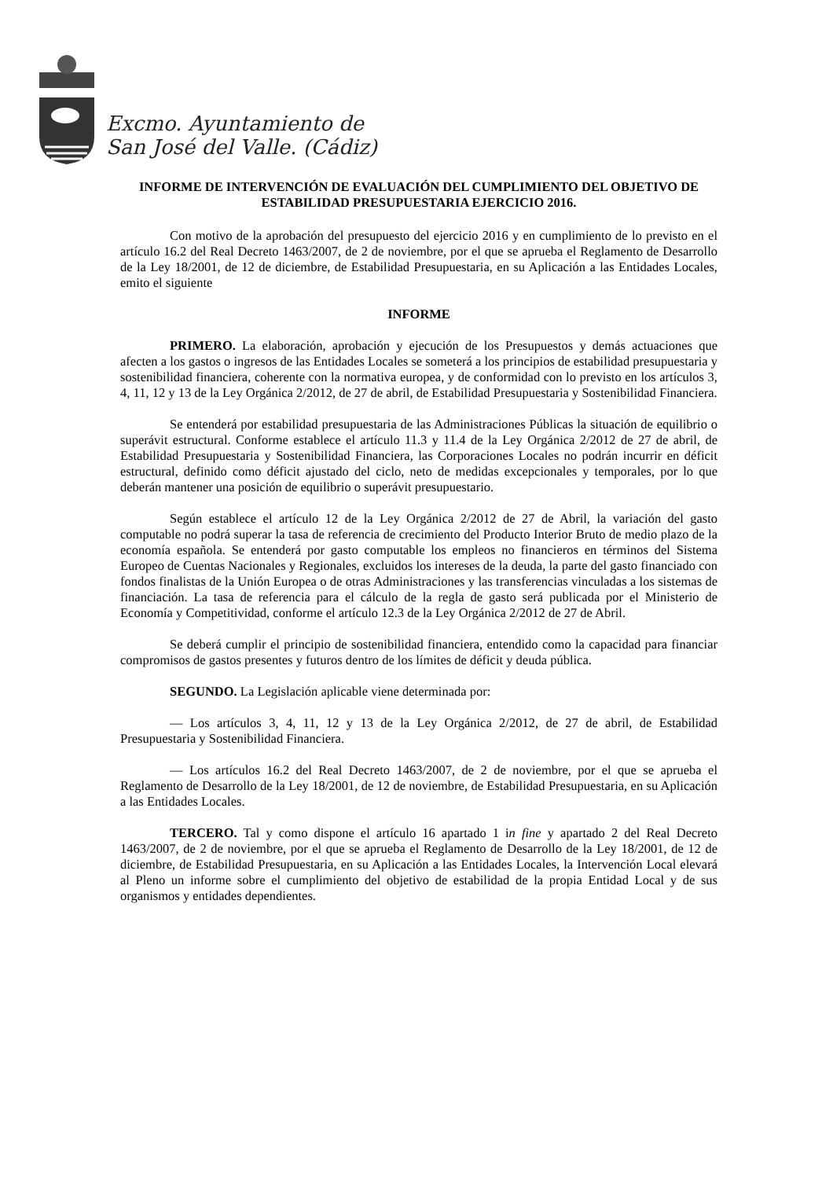Excmo. Ayuntamiento de
San José del Valle. (Cádiz)
INFORME DE INTERVENCIÓN DE EVALUACIÓN DEL CUMPLIMIENTO DEL OBJETIVO DE ESTABILIDAD PRESUPUESTARIA EJERCICIO 2016.
Con motivo de la aprobación del presupuesto del ejercicio 2016 y en cumplimiento de lo previsto en el artículo 16.2 del Real Decreto 1463/2007, de 2 de noviembre, por el que se aprueba el Reglamento de Desarrollo de la Ley 18/2001, de 12 de diciembre, de Estabilidad Presupuestaria, en su Aplicación a las Entidades Locales, emito el siguiente
INFORME
PRIMERO. La elaboración, aprobación y ejecución de los Presupuestos y demás actuaciones que afecten a los gastos o ingresos de las Entidades Locales se someterá a los principios de estabilidad presupuestaria y sostenibilidad financiera, coherente con la normativa europea, y de conformidad con lo previsto en los artículos 3, 4, 11, 12 y 13 de la Ley Orgánica 2/2012, de 27 de abril, de Estabilidad Presupuestaria y Sostenibilidad Financiera.
Se entenderá por estabilidad presupuestaria de las Administraciones Públicas la situación de equilibrio o superávit estructural. Conforme establece el artículo 11.3 y 11.4 de la Ley Orgánica 2/2012 de 27 de abril, de Estabilidad Presupuestaria y Sostenibilidad Financiera, las Corporaciones Locales no podrán incurrir en déficit estructural, definido como déficit ajustado del ciclo, neto de medidas excepcionales y temporales, por lo que deberán mantener una posición de equilibrio o superávit presupuestario.
Según establece el artículo 12 de la Ley Orgánica 2/2012 de 27 de Abril, la variación del gasto computable no podrá superar la tasa de referencia de crecimiento del Producto Interior Bruto de medio plazo de la economía española. Se entenderá por gasto computable los empleos no financieros en términos del Sistema Europeo de Cuentas Nacionales y Regionales, excluidos los intereses de la deuda, la parte del gasto financiado con fondos finalistas de la Unión Europea o de otras Administraciones y las transferencias vinculadas a los sistemas de financiación. La tasa de referencia para el cálculo de la regla de gasto será publicada por el Ministerio de Economía y Competitividad, conforme el artículo 12.3 de la Ley Orgánica 2/2012 de 27 de Abril.
Se deberá cumplir el principio de sostenibilidad financiera, entendido como la capacidad para financiar compromisos de gastos presentes y futuros dentro de los límites de déficit y deuda pública.
SEGUNDO. La Legislación aplicable viene determinada por:
— Los artículos 3, 4, 11, 12 y 13 de la Ley Orgánica 2/2012, de 27 de abril, de Estabilidad Presupuestaria y Sostenibilidad Financiera.
— Los artículos 16.2 del Real Decreto 1463/2007, de 2 de noviembre, por el que se aprueba el Reglamento de Desarrollo de la Ley 18/2001, de 12 de noviembre, de Estabilidad Presupuestaria, en su Aplicación a las Entidades Locales.
TERCERO. Tal y como dispone el artículo 16 apartado 1 in fine y apartado 2 del Real Decreto 1463/2007, de 2 de noviembre, por el que se aprueba el Reglamento de Desarrollo de la Ley 18/2001, de 12 de diciembre, de Estabilidad Presupuestaria, en su Aplicación a las Entidades Locales, la Intervención Local elevará al Pleno un informe sobre el cumplimiento del objetivo de estabilidad de la propia Entidad Local y de sus organismos y entidades dependientes.